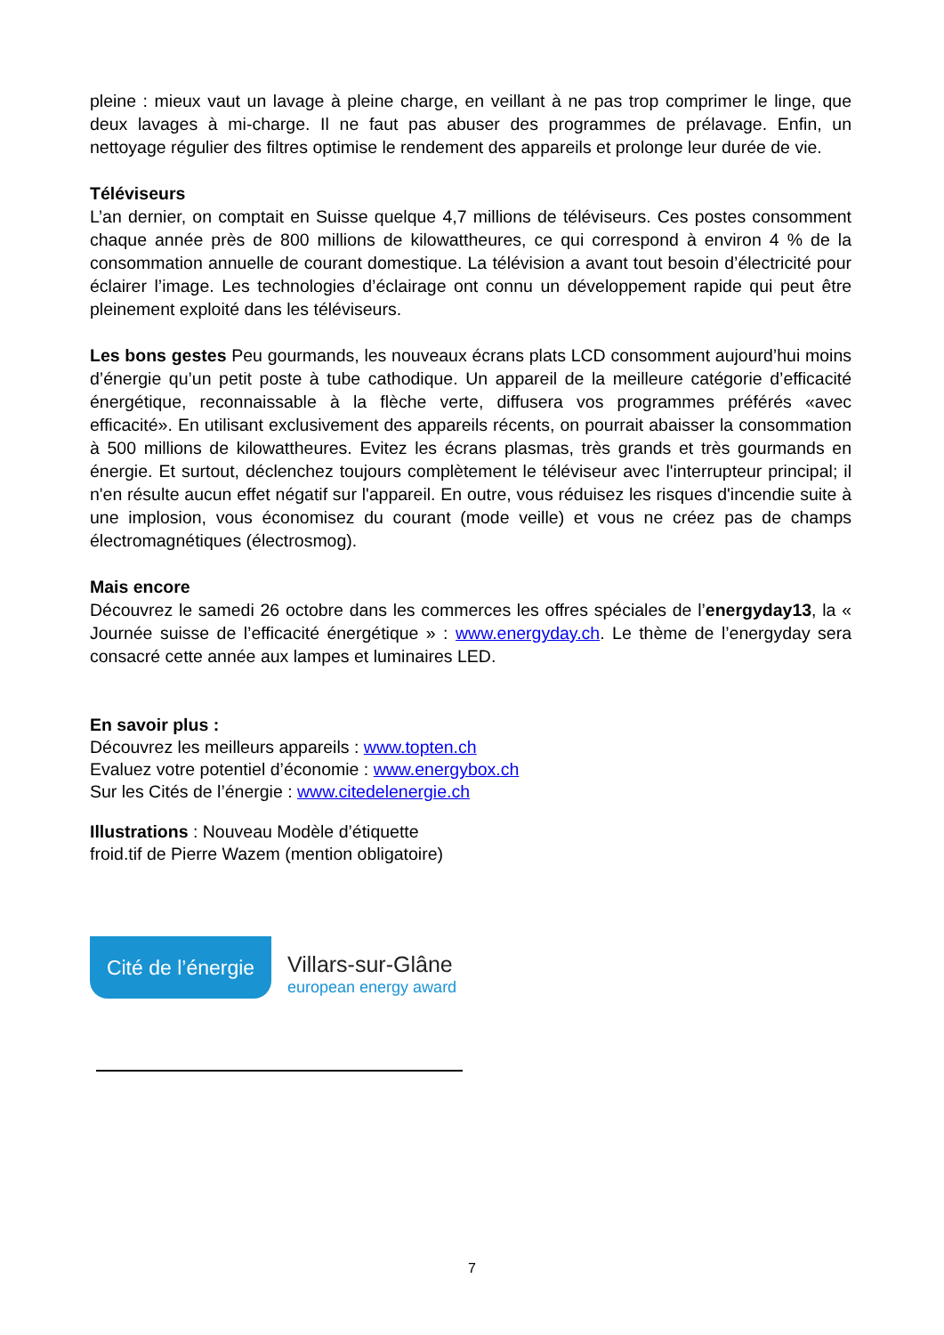pleine : mieux vaut un lavage à pleine charge, en veillant à ne pas trop comprimer le linge, que deux lavages à mi-charge. Il ne faut pas abuser des programmes de prélavage. Enfin, un nettoyage régulier des filtres optimise le rendement des appareils et prolonge leur durée de vie.
Téléviseurs
L’an dernier, on comptait en Suisse quelque 4,7 millions de téléviseurs. Ces postes consomment chaque année près de 800 millions de kilowattheures, ce qui correspond à environ 4 % de la consommation annuelle de courant domestique. La télévision a avant tout besoin d’électricité pour éclairer l’image. Les technologies d’éclairage ont connu un développement rapide qui peut être pleinement exploité dans les téléviseurs.
Les bons gestes Peu gourmands, les nouveaux écrans plats LCD consomment aujourd’hui moins d’énergie qu’un petit poste à tube cathodique. Un appareil de la meilleure catégorie d’efficacité énergétique, reconnaissable à la flèche verte, diffusera vos programmes préférés «avec efficacité». En utilisant exclusivement des appareils récents, on pourrait abaisser la consommation à 500 millions de kilowattheures. Evitez les écrans plasmas, très grands et très gourmands en énergie. Et surtout, déclenchez toujours complètement le téléviseur avec l'interrupteur principal; il n'en résulte aucun effet négatif sur l'appareil. En outre, vous réduisez les risques d'incendie suite à une implosion, vous économisez du courant (mode veille) et vous ne créez pas de champs électromagnétiques (électrosmog).
Mais encore
Découvrez le samedi 26 octobre dans les commerces les offres spéciales de l’energyday13, la « Journée suisse de l’efficacité énergétique » : www.energyday.ch. Le thème de l’energyday sera consacré cette année aux lampes et luminaires LED.
En savoir plus :
Découvrez les meilleurs appareils : www.topten.ch
Evaluez votre potentiel d’économie : www.energybox.ch
Sur les Cités de l’énergie : www.citedelenergie.ch
Illustrations : Nouveau Modèle d’étiquette
froid.tif de Pierre Wazem (mention obligatoire)
Cité de l’énergie
Villars-sur-Glâne
european energy award
7